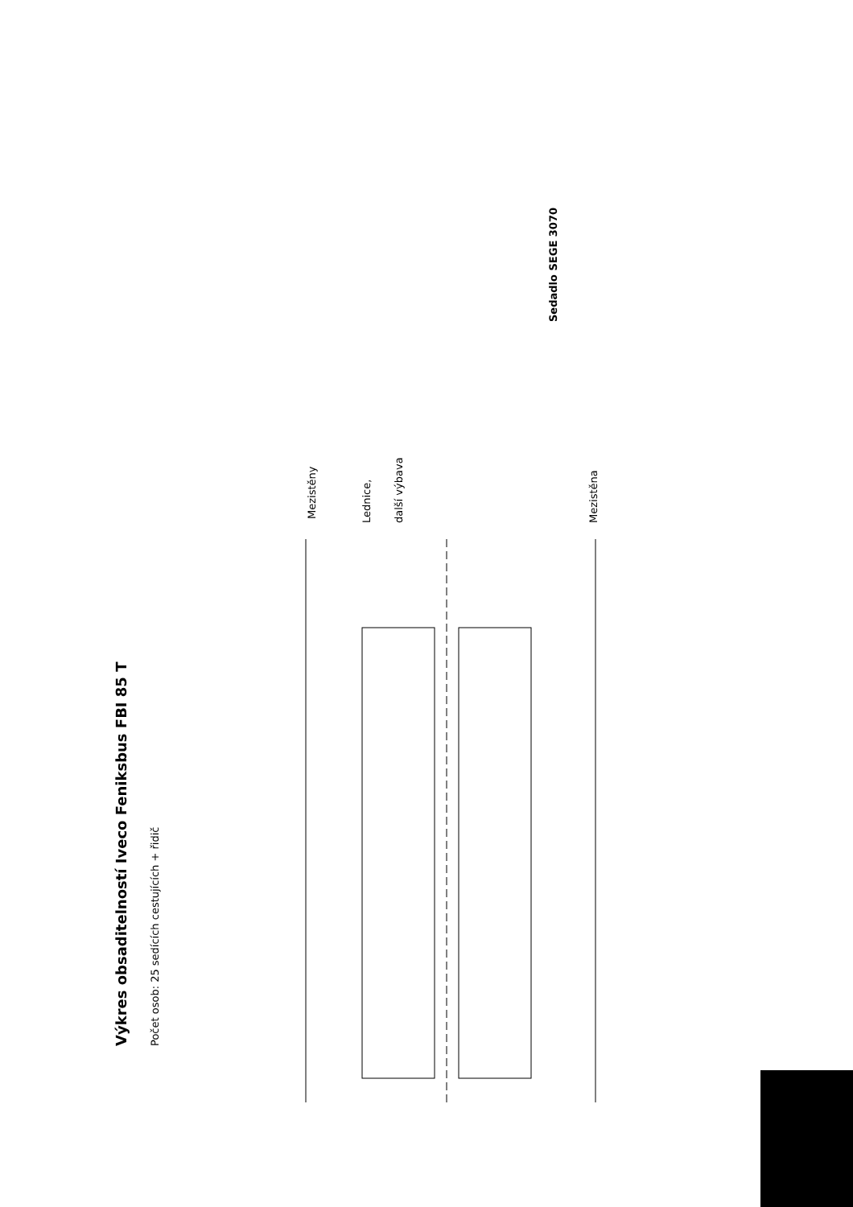Výkres obsaditelností Iveco Feniksbus FBI 85 T
Počet osob: 25 sedících cestujících + řidič
Mezistěny
Lednice,
další výbava
Mezistěna
Sedadlo SEGE 3070